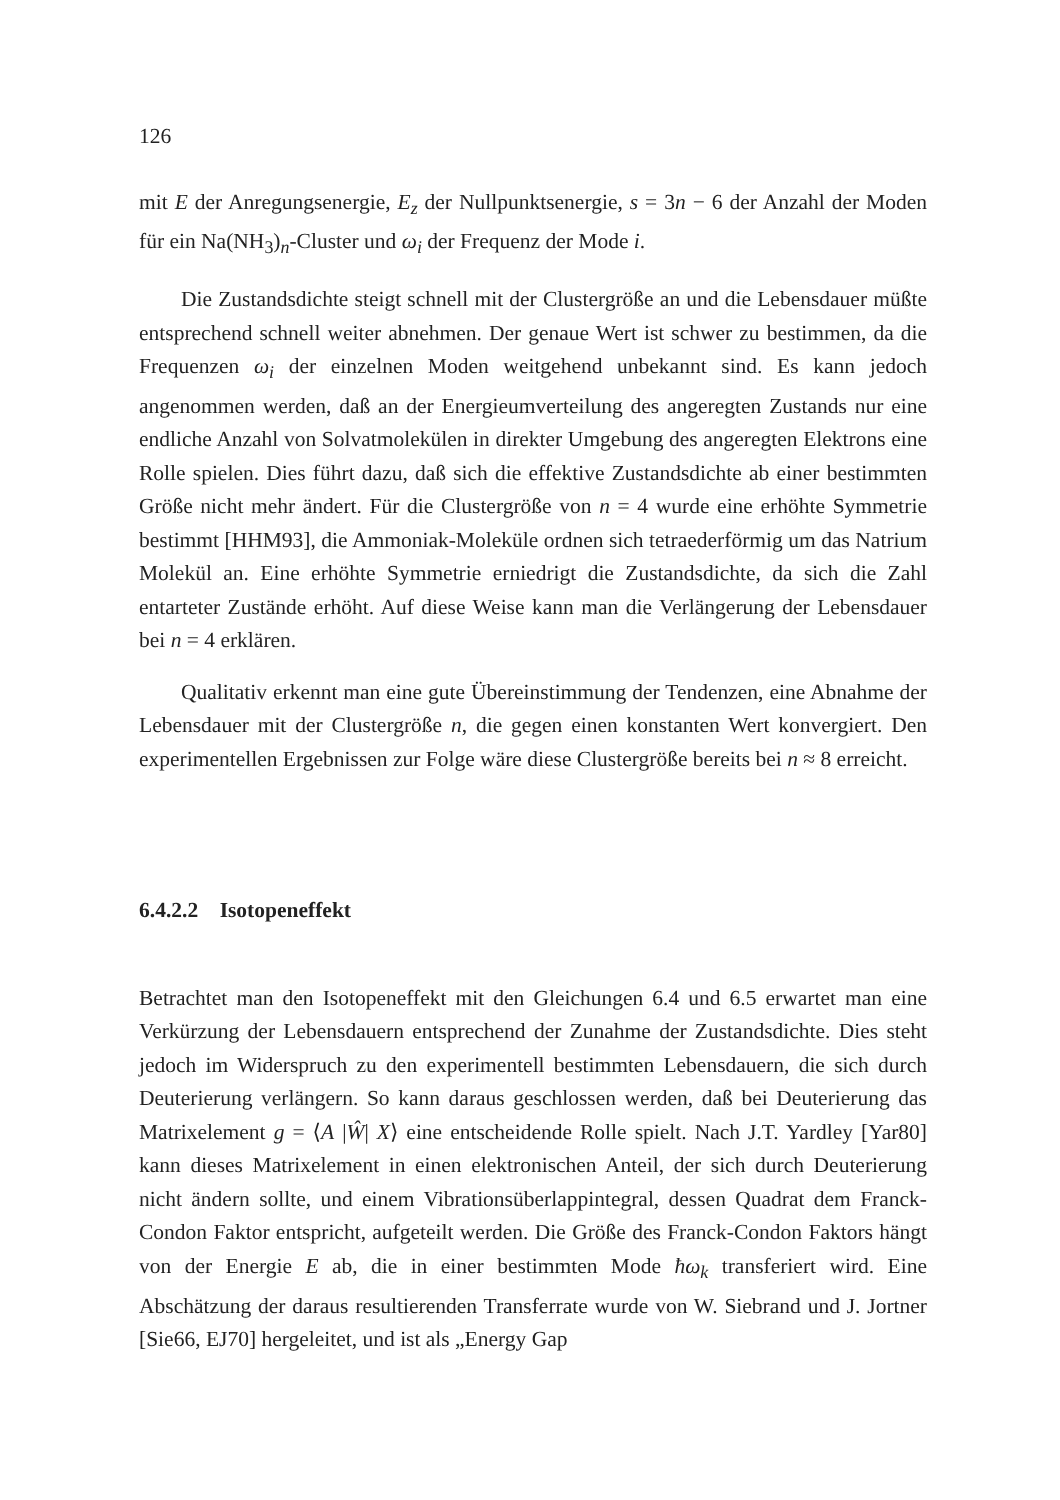126
mit E der Anregungsenergie, E<sub>z</sub> der Nullpunktsenergie, s = 3n − 6 der Anzahl der Moden für ein Na(NH<sub>3</sub>)<sub>n</sub>-Cluster und ω<sub>i</sub> der Frequenz der Mode i.
Die Zustandsdichte steigt schnell mit der Clustergröße an und die Lebensdauer müßte entsprechend schnell weiter abnehmen. Der genaue Wert ist schwer zu bestimmen, da die Frequenzen ω<sub>i</sub> der einzelnen Moden weitgehend unbekannt sind. Es kann jedoch angenommen werden, daß an der Energieumverteilung des angeregten Zustands nur eine endliche Anzahl von Solvatmolekülen in direkter Umgebung des angeregten Elektrons eine Rolle spielen. Dies führt dazu, daß sich die effektive Zustandsdichte ab einer bestimmten Größe nicht mehr ändert. Für die Clustergröße von n = 4 wurde eine erhöhte Symmetrie bestimmt [HHM93], die Ammoniak-Moleküle ordnen sich tetraederförmig um das Natrium Molekül an. Eine erhöhte Symmetrie erniedrigt die Zustandsdichte, da sich die Zahl entarteter Zustände erhöht. Auf diese Weise kann man die Verlängerung der Lebensdauer bei n = 4 erklären.
Qualitativ erkennt man eine gute Übereinstimmung der Tendenzen, eine Abnahme der Lebensdauer mit der Clustergröße n, die gegen einen konstanten Wert konvergiert. Den experimentellen Ergebnissen zur Folge wäre diese Clustergröße bereits bei n ≈ 8 erreicht.
6.4.2.2 Isotopeneffekt
Betrachtet man den Isotopeneffekt mit den Gleichungen 6.4 und 6.5 erwartet man eine Verkürzung der Lebensdauern entsprechend der Zunahme der Zustandsdichte. Dies steht jedoch im Widerspruch zu den experimentell bestimmten Lebensdauern, die sich durch Deuterierung verlängern. So kann daraus geschlossen werden, daß bei Deuterierung das Matrixelement g = ⟨A |Ŵ| X⟩ eine entscheidende Rolle spielt. Nach J.T. Yardley [Yar80] kann dieses Matrixelement in einen elektronischen Anteil, der sich durch Deuterierung nicht ändern sollte, und einem Vibrationsüberlappintegral, dessen Quadrat dem Franck-Condon Faktor entspricht, aufgeteilt werden. Die Größe des Franck-Condon Faktors hängt von der Energie E ab, die in einer bestimmten Mode ħω<sub>k</sub> transferiert wird. Eine Abschätzung der daraus resultierenden Transferrate wurde von W. Siebrand und J. Jortner [Sie66, EJ70] hergeleitet, und ist als „Energy Gap